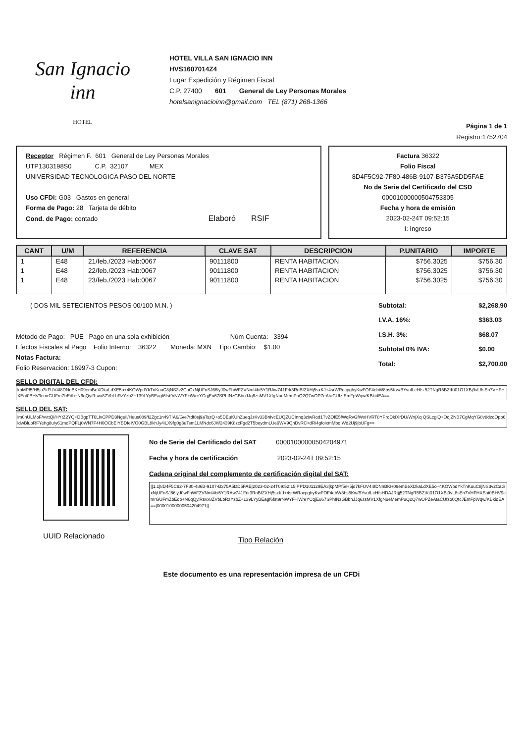San Ignacio
inn
HOTEL
HOTEL VILLA SAN IGNACIO INN
HVS1607014Z4
Lugar Expedición y Régimen Fiscal
C.P. 27400 601 General de Ley Personas Morales
hotelsanignacioinn@gmail.com TEL (871) 268-1366
Página 1 de 1
Registro:1752704
Receptor Régimen F. 601 General de Ley Personas Morales
UTP1303198S0 C.P. 32107 MEX
UNIVERSIDAD TECNOLOGICA PASO DEL NORTE
Uso CFDi: G03 Gastos en general
Forma de Pago: 28 Tarjeta de débito
Cond. de Pago: contado Elaboró RSIF
Factura 36322
Folio Fiscal
8D4F5C92-7F80-486B-9107-B375A5DD5FAE
No de Serie del Certificado del CSD
00001000000504753305
Fecha y hora de emisión
2023-02-24T 09:52:15
I: Ingreso
| CANT | U/M | REFERENCIA | CLAVE SAT | DESCRIPCION | P.UNITARIO | IMPORTE |
| --- | --- | --- | --- | --- | --- | --- |
| 1 | E48 | 21/feb./2023 Hab:0067 | 90111800 | RENTA HABITACION | $756.3025 | $756.30 |
| 1 | E48 | 22/feb./2023 Hab:0067 | 90111800 | RENTA HABITACION | $756.3025 | $756.30 |
| 1 | E48 | 23/feb./2023 Hab:0067 | 90111800 | RENTA HABITACION | $756.3025 | $756.30 |
( DOS MIL SETECIENTOS PESOS 00/100 M.N. )
Método de Pago: PUE Pago en una sola exhibición Núm Cuenta: 3394
Efectos Fiscales al Pago Folio Interno: 36322 Moneda: MXN Tipo Cambio: $1.00
Notas Factura:
Folio Reservacion: 16997-3 Cupon:
Subtotal: $2,268.90 I.V.A. 16%: $363.03 I.S.H. 3%: $68.07 Subtotal 0% IVA: $0.00 Total: $2,700.00
SELLO DIGITAL DEL CFDI:
kpMPf5/H5jo7kFUV4I8DNnBKH09emBeXDkaLdXE5o+4KOWpdYkTnKouC8jNS3v2CaGxNjUFnSJ66lyJ0wFhWFZVNml4bi5Y1RAw741Frk3RnBfZXHj5sxKJ+4srWRocpghyKwFOF4ebW8bs5Kw/BYvufLeHfs 52TNgR5BZtKi01O1XBj9vL8sEn7VHFHXEot0BHV9cmrGUFmZbEdb+N6qQyiRsvx8ZVbLbRzYzbZ+139LYyBEagf6fst9rNWYF+iWreYCqjEu67SPhINzGBbnJJq6zsMV1XfgNueMemPuQ2Q7wOPZeAtaCUfz EmFpWqw/KBkidEA==
SELLO DEL SAT:
im0hULMoF/vvttQi/HYtZ2YQ+DBgpTT6LIvCPPD3NgeIl/Heus089/I2Zgc1n49TIA6/G/e7tdf8sj9aTszQ+o5DEuKUhZueqJzKv33BnIvcEUQZUCInnq3ziwRod1TvZOfE5fWqRvGfWxHVRT8YPrqDkIXrDU/WnjXq QSLcgiQ+OdjZNB7CgMqYG8v8dzqOpo6ldwBluoRFYehg8u/y61mdPQFLj0WN7F4H0OCbEIYBDfeIVO0GBL8khJy4iLX9fg0g3eTsm1LMNdc6JW2439K8zcFgd2T5boydmLUe9WV9QnDvRC+dRi4gfolxmMbq Wd2Uj9jbUFg==
UUID Relacionado
No de Serie del Certificado del SAT 00001000000504204971
Fecha y hora de certificación 2023-02-24T 09:52:15
Cadena original del complemento de certificación digital del SAT:
||1.1|8D4F5C92-7F80-486B-9107-B375A5DD5FAE|2023-02-24T09:52:15|PPD101129EA3|kpMPf5/H5jo7kFUV4I8DNnBKH09emBeXDkaLdXE5o+4KOWpdYkTnKouC8jNS3v2CaGxNjUFnSJ66lyJ0wFhWFZVNml4bi5Y1RAw741Frk3RnBfZXHj5sxKJ+4srWRocpghyKwFOF4ebW8bs5Kw/BYvufLeHfsHDAJRtjj52TNgR5BZtKi01O1XBj9vL8sEn7VHFHXEot0BHV9cmrGUFmZbEdb+N6qQyiRsvx8ZVbLbRzYzbZ+139LYyBEagf6fst9rNWYF+iWreYCqjEu67SPhINzGBbnJJq6zsMV1XfgNueMemPuQ2Q7wOPZeAtaCUfzo0QtcJEmFpWqw/KBkidEA==|00001000000504204971||
Tipo Relación
Este documento es una representación impresa de un CFDi